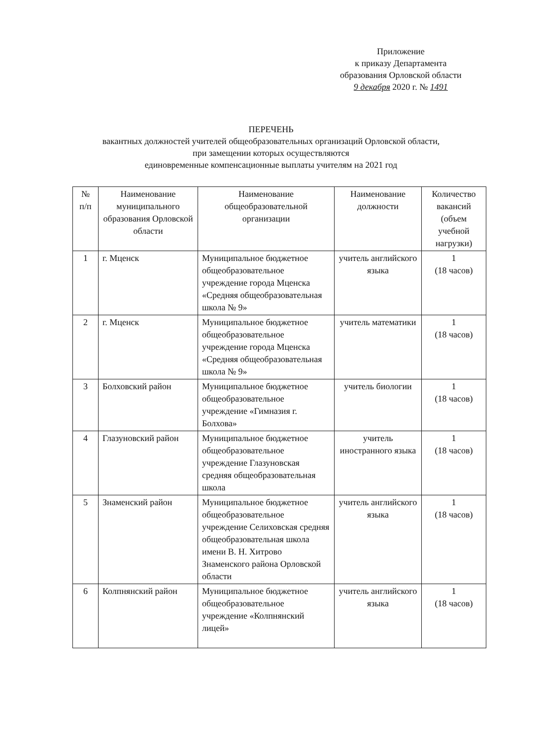Приложение
к приказу Департамента
образования Орловской области
9 декабря 2020 г. № 1491
ПЕРЕЧЕНЬ
вакантных должностей учителей общеобразовательных организаций Орловской области,
при замещении которых осуществляются
единовременные компенсационные выплаты учителям на 2021 год
| № п/п | Наименование муниципального образования Орловской области | Наименование общеобразовательной организации | Наименование должности | Количество вакансий (объем учебной нагрузки) |
| --- | --- | --- | --- | --- |
| 1 | г. Мценск | Муниципальное бюджетное общеобразовательное учреждение города Мценска «Средняя общеобразовательная школа № 9» | учитель английского языка | 1 (18 часов) |
| 2 | г. Мценск | Муниципальное бюджетное общеобразовательное учреждение города Мценска «Средняя общеобразовательная школа № 9» | учитель математики | 1 (18 часов) |
| 3 | Болховский район | Муниципальное бюджетное общеобразовательное учреждение «Гимназия г. Болхова» | учитель биологии | 1 (18 часов) |
| 4 | Глазуновский район | Муниципальное бюджетное общеобразовательное учреждение Глазуновская средняя общеобразовательная школа | учитель иностранного языка | 1 (18 часов) |
| 5 | Знаменский район | Муниципальное бюджетное общеобразовательное учреждение Селиховская средняя общеобразовательная школа имени В. Н. Хитрово Знаменского района Орловской области | учитель английского языка | 1 (18 часов) |
| 6 | Колпнянский район | Муниципальное бюджетное общеобразовательное учреждение «Колпнянский лицей» | учитель английского языка | 1 (18 часов) |